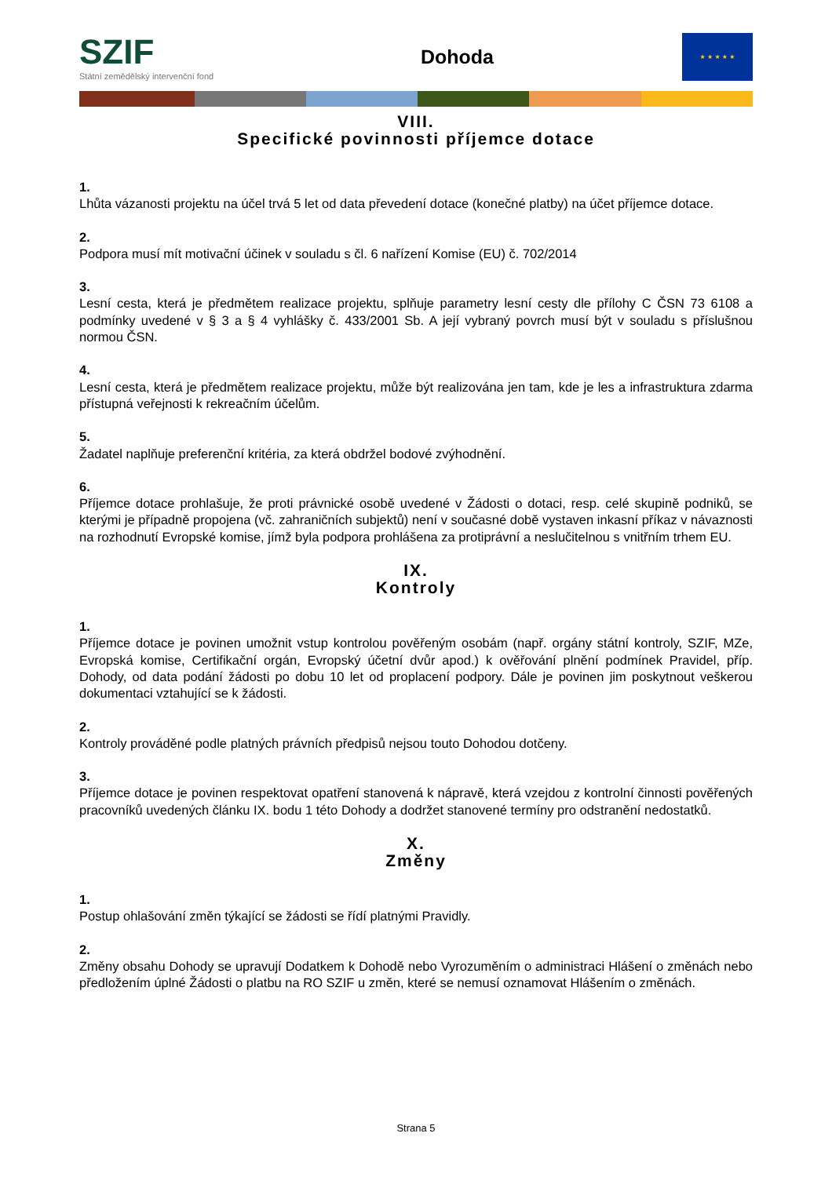SZIF
Státní zemědělský intervenční fond
Dohoda
★ ★ ★ ★ ★
VIII.
Specifické povinnosti příjemce dotace
1.
Lhůta vázanosti projektu na účel trvá 5 let od data převedení dotace (konečné platby) na účet příjemce dotace.
2.
Podpora musí mít motivační účinek v souladu s čl. 6 nařízení Komise (EU) č. 702/2014
3.
Lesní cesta, která je předmětem realizace projektu, splňuje parametry lesní cesty dle přílohy C ČSN 73 6108 a podmínky uvedené v § 3 a § 4 vyhlášky č. 433/2001 Sb. A její vybraný povrch musí být v souladu s příslušnou normou ČSN.
4.
Lesní cesta, která je předmětem realizace projektu, může být realizována jen tam, kde je les a infrastruktura zdarma přístupná veřejnosti k rekreačním účelům.
5.
Žadatel naplňuje preferenční kritéria, za která obdržel bodové zvýhodnění.
6.
Příjemce dotace prohlašuje, že proti právnické osobě uvedené v Žádosti o dotaci, resp. celé skupině podniků, se kterými je případně propojena (vč. zahraničních subjektů) není v současné době vystaven inkasní příkaz v návaznosti na rozhodnutí Evropské komise, jímž byla podpora prohlášena za protiprávní a neslučitelnou s vnitřním trhem EU.
IX.
Kontroly
1.
Příjemce dotace je povinen umožnit vstup kontrolou pověřeným osobám (např. orgány státní kontroly, SZIF, MZe, Evropská komise, Certifikační orgán, Evropský účetní dvůr apod.) k ověřování plnění podmínek Pravidel, příp. Dohody, od data podání žádosti po dobu 10 let od proplacení podpory. Dále je povinen jim poskytnout veškerou dokumentaci vztahující se k žádosti.
2.
Kontroly prováděné podle platných právních předpisů nejsou touto Dohodou dotčeny.
3.
Příjemce dotace je povinen respektovat opatření stanovená k nápravě, která vzejdou z kontrolní činnosti pověřených pracovníků uvedených článku IX. bodu 1 této Dohody a dodržet stanovené termíny pro odstranění nedostatků.
X.
Změny
1.
Postup ohlašování změn týkající se žádosti se řídí platnými Pravidly.
2.
Změny obsahu Dohody se upravují Dodatkem k Dohodě nebo Vyrozuměním o administraci Hlášení o změnách nebo předložením úplné Žádosti o platbu na RO SZIF u změn, které se nemusí oznamovat Hlášením o změnách.
Strana 5